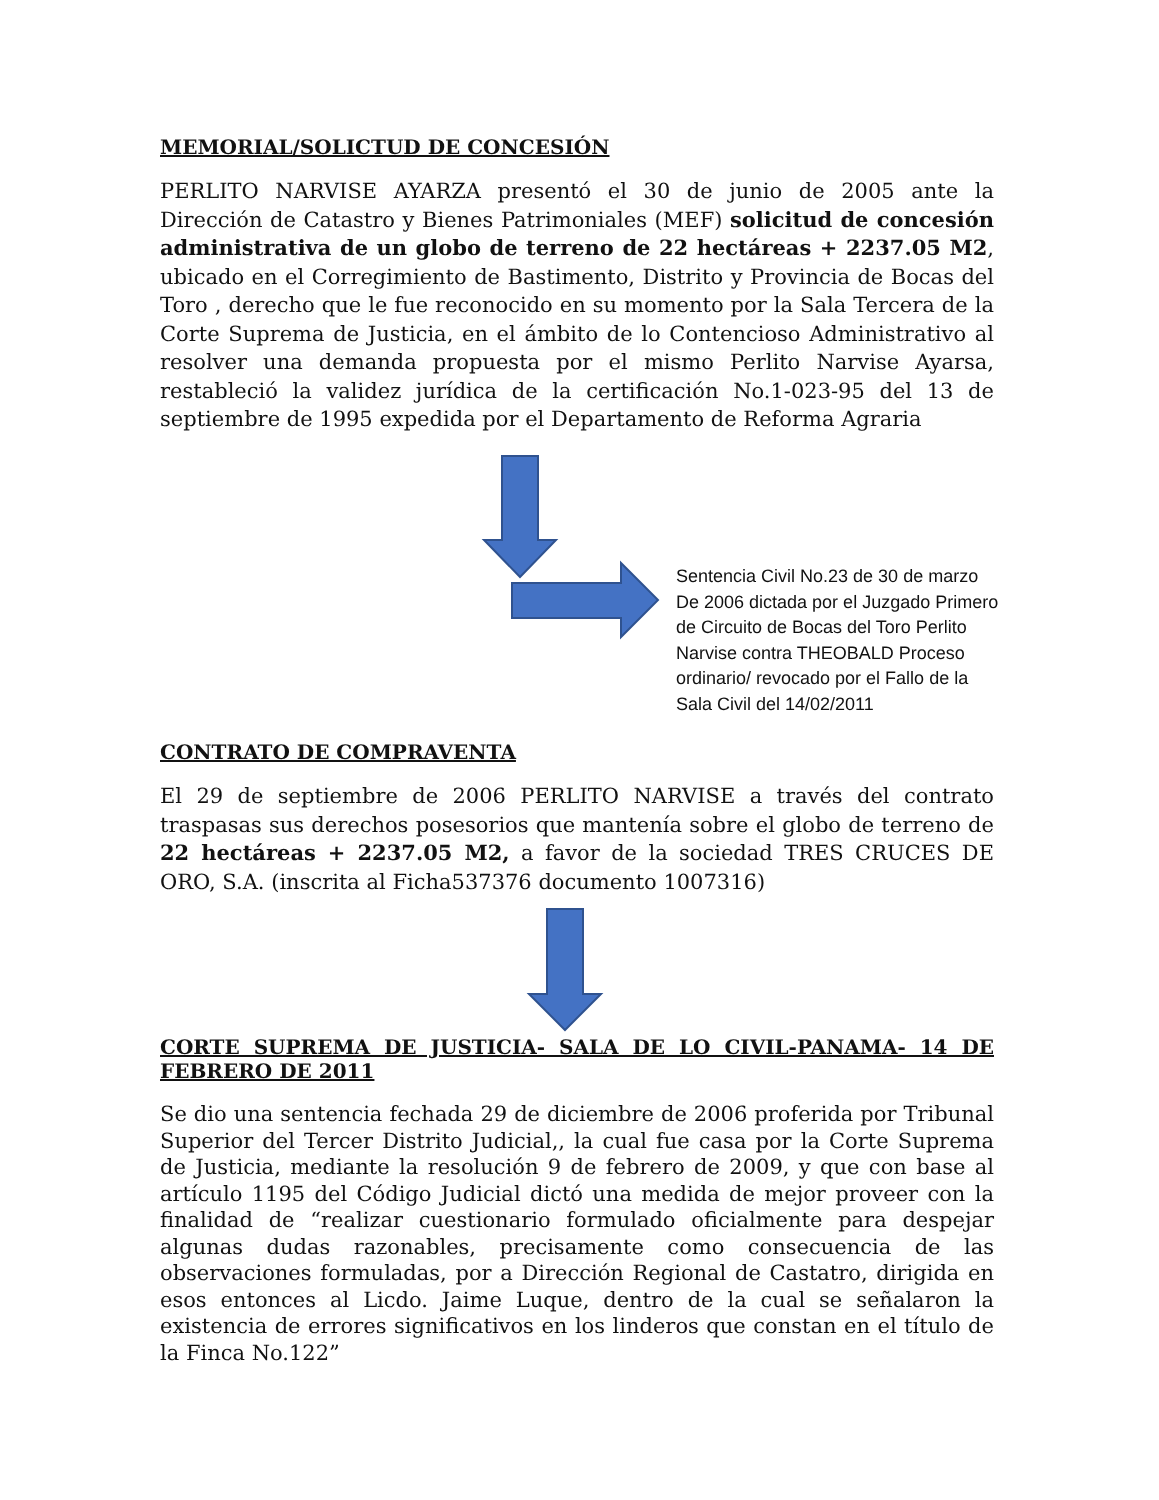MEMORIAL/SOLICTUD DE CONCESIÓN
PERLITO NARVISE AYARZA presentó el 30 de junio de 2005 ante la Dirección de Catastro y Bienes Patrimoniales (MEF) solicitud de concesión administrativa de un globo de terreno de 22 hectáreas + 2237.05 M2, ubicado en el Corregimiento de Bastimento, Distrito y Provincia de Bocas del Toro , derecho que le fue reconocido en su momento por la Sala Tercera de la Corte Suprema de Justicia, en el ámbito de lo Contencioso Administrativo al resolver una demanda propuesta por el mismo Perlito Narvise Ayarsa, restableció la validez jurídica de la certificación No.1-023-95 del 13 de septiembre de 1995 expedida por el Departamento de Reforma Agraria
Sentencia Civil No.23 de 30 de marzo De 2006 dictada por el Juzgado Primero de Circuito de Bocas del Toro Perlito Narvise contra THEOBALD Proceso ordinario/ revocado por el Fallo de la Sala Civil del 14/02/2011
CONTRATO DE COMPRAVENTA
El 29 de septiembre de 2006 PERLITO NARVISE a través del contrato traspasas sus derechos posesorios que mantenía sobre el globo de terreno de 22 hectáreas + 2237.05 M2, a favor de la sociedad TRES CRUCES DE ORO, S.A. (inscrita al Ficha537376 documento 1007316)
CORTE SUPREMA DE JUSTICIA- SALA DE LO CIVIL-PANAMA- 14 DE FEBRERO DE 2011
Se dio una sentencia fechada 29 de diciembre de 2006 proferida por Tribunal Superior del Tercer Distrito Judicial,, la cual fue casa por la Corte Suprema de Justicia, mediante la resolución 9 de febrero de 2009, y que con base al artículo 1195 del Código Judicial dictó una medida de mejor proveer con la finalidad de “realizar cuestionario formulado oficialmente para despejar algunas dudas razonables, precisamente como consecuencia de las observaciones formuladas, por a Dirección Regional de Castatro, dirigida en esos entonces al Licdo. Jaime Luque, dentro de la cual se señalaron la existencia de errores significativos en los linderos que constan en el título de la Finca No.122”